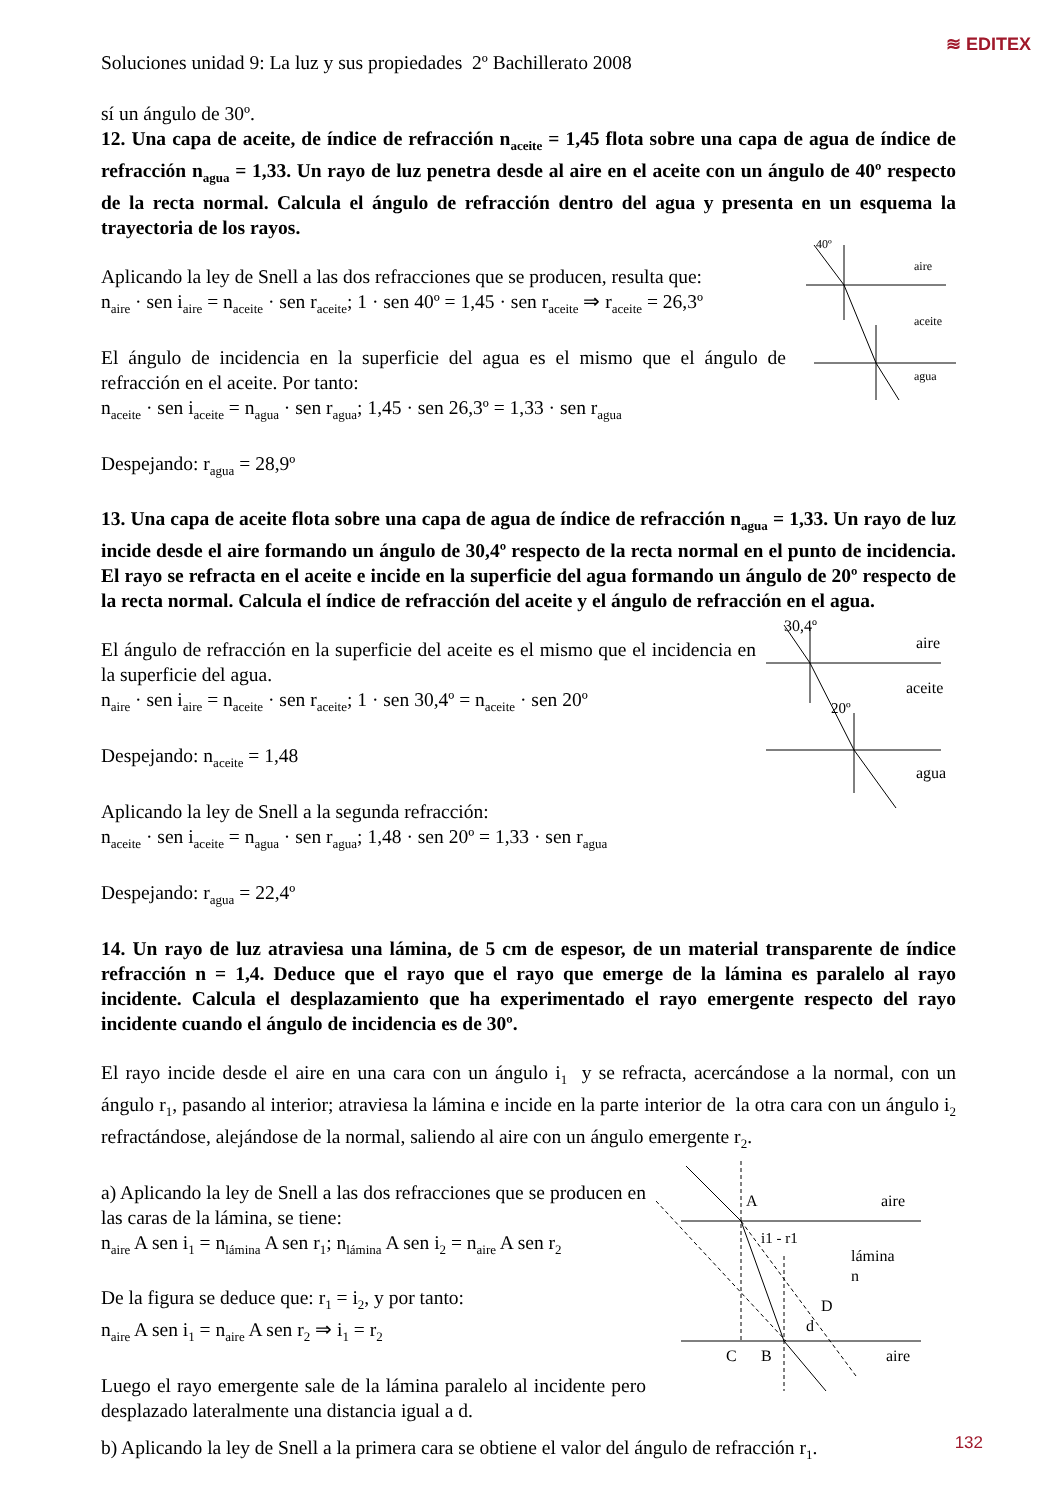≋ EDITEX
Soluciones unidad 9: La luz y sus propiedades 2º Bachillerato 2008
sí un ángulo de 30º.
12. Una capa de aceite, de índice de refracción n<sub>aceite</sub> = 1,45 flota sobre una capa de agua de índice de refracción n<sub>agua</sub> = 1,33. Un rayo de luz penetra desde al aire en el aceite con un ángulo de 40º respecto de la recta normal. Calcula el ángulo de refracción dentro del agua y presenta en un esquema la trayectoria de los rayos.
Aplicando la ley de Snell a las dos refracciones que se producen, resulta que:
n<sub>aire</sub> · sen i<sub>aire</sub> = n<sub>aceite</sub> · sen r<sub>aceite</sub>; 1 · sen 40º = 1,45 · sen r<sub>aceite</sub> ⇒ r<sub>aceite</sub> = 26,3º
El ángulo de incidencia en la superficie del agua es el mismo que el ángulo de refracción en el aceite. Por tanto:
n<sub>aceite</sub> · sen i<sub>aceite</sub> = n<sub>agua</sub> · sen r<sub>agua</sub>; 1,45 · sen 26,3º = 1,33 · sen r<sub>agua</sub>
Despejando: r<sub>agua</sub> = 28,9º
40º
aire
aceite
agua
13. Una capa de aceite flota sobre una capa de agua de índice de refracción n<sub>agua</sub> = 1,33. Un rayo de luz incide desde el aire formando un ángulo de 30,4º respecto de la recta normal en el punto de incidencia. El rayo se refracta en el aceite e incide en la superficie del agua formando un ángulo de 20º respecto de la recta normal. Calcula el índice de refracción del aceite y el ángulo de refracción en el agua.
El ángulo de refracción en la superficie del aceite es el mismo que el incidencia en la superficie del agua.
n<sub>aire</sub> · sen i<sub>aire</sub> = n<sub>aceite</sub> · sen r<sub>aceite</sub>; 1 · sen 30,4º = n<sub>aceite</sub> · sen 20º
Despejando: n<sub>aceite</sub> = 1,48
Aplicando la ley de Snell a la segunda refracción:
n<sub>aceite</sub> · sen i<sub>aceite</sub> = n<sub>agua</sub> · sen r<sub>agua</sub>; 1,48 · sen 20º = 1,33 · sen r<sub>agua</sub>
Despejando: r<sub>agua</sub> = 22,4º
30,4º
aire
aceite
20º
agua
14. Un rayo de luz atraviesa una lámina, de 5 cm de espesor, de un material transparente de índice refracción n = 1,4. Deduce que el rayo que el rayo que emerge de la lámina es paralelo al rayo incidente. Calcula el desplazamiento que ha experimentado el rayo emergente respecto del rayo incidente cuando el ángulo de incidencia es de 30º.
El rayo incide desde el aire en una cara con un ángulo i<sub>1</sub> y se refracta, acercándose a la normal, con un ángulo r<sub>1</sub>, pasando al interior; atraviesa la lámina e incide en la parte interior de la otra cara con un ángulo i<sub>2</sub> refractándose, alejándose de la normal, saliendo al aire con un ángulo emergente r<sub>2</sub>.
a) Aplicando la ley de Snell a las dos refracciones que se producen en las caras de la lámina, se tiene:
n<sub>aire</sub> A sen i<sub>1</sub> = n<sub>lámina</sub> A sen r<sub>1</sub>; n<sub>lámina</sub> A sen i<sub>2</sub> = n<sub>aire</sub> A sen r<sub>2</sub>
De la figura se deduce que: r<sub>1</sub> = i<sub>2</sub>, y por tanto:
n<sub>aire</sub> A sen i<sub>1</sub> = n<sub>aire</sub> A sen r<sub>2</sub> ⇒ i<sub>1</sub> = r<sub>2</sub>
Luego el rayo emergente sale de la lámina paralelo al incidente pero desplazado lateralmente una distancia igual a d.
A
aire
i1 - r1
lámina
n
D
d
C
B
aire
b) Aplicando la ley de Snell a la primera cara se obtiene el valor del ángulo de refracción r<sub>1</sub>.
132